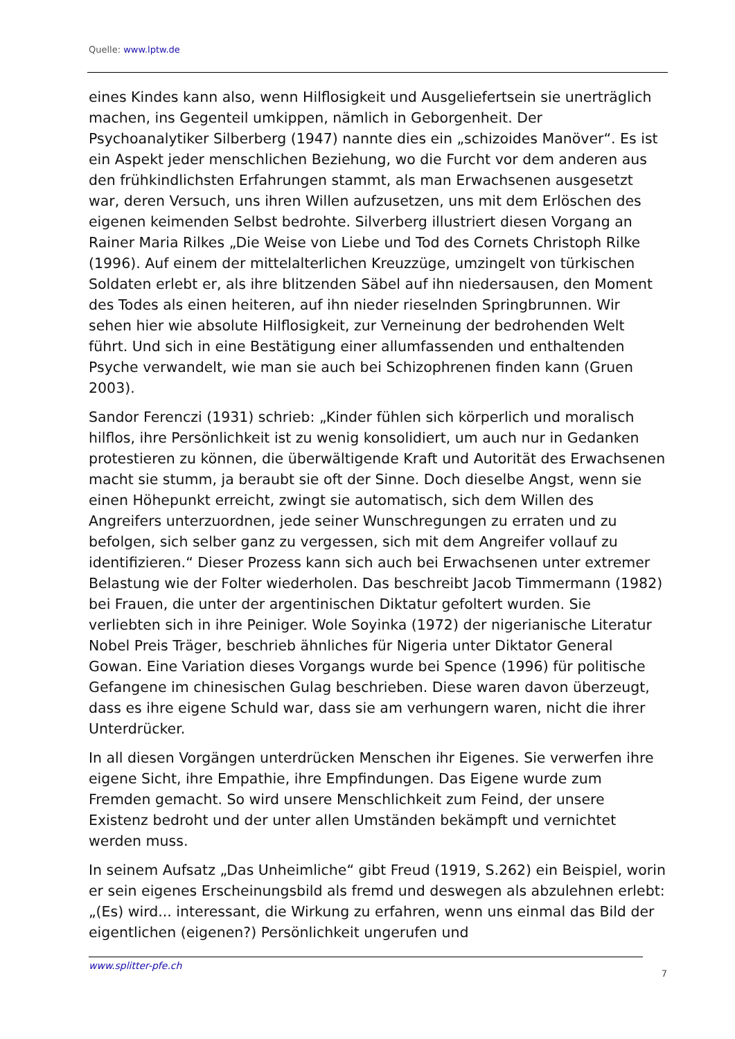Quelle: www.lptw.de
eines Kindes kann also, wenn Hilflosigkeit und Ausgeliefertsein sie unerträglich machen, ins Gegenteil umkippen, nämlich in Geborgenheit. Der Psychoanalytiker Silberberg (1947) nannte dies ein „schizoides Manöver“. Es ist ein Aspekt jeder menschlichen Beziehung, wo die Furcht vor dem anderen aus den frühkindlichsten Erfahrungen stammt, als man Erwachsenen ausgesetzt war, deren Versuch, uns ihren Willen aufzusetzen, uns mit dem Erlöschen des eigenen keimenden Selbst bedrohte. Silverberg illustriert diesen Vorgang an Rainer Maria Rilkes „Die Weise von Liebe und Tod des Cornets Christoph Rilke (1996). Auf einem der mittelalterlichen Kreuzzüge, umzingelt von türkischen Soldaten erlebt er, als ihre blitzenden Säbel auf ihn niedersausen, den Moment des Todes als einen heiteren, auf ihn nieder rieselnden Springbrunnen. Wir sehen hier wie absolute Hilflosigkeit, zur Verneinung der bedrohenden Welt führt. Und sich in eine Bestätigung einer allumfassenden und enthaltenden Psyche verwandelt, wie man sie auch bei Schizophrenen finden kann (Gruen 2003).
Sandor Ferenczi (1931) schrieb: „Kinder fühlen sich körperlich und moralisch hilflos, ihre Persönlichkeit ist zu wenig konsolidiert, um auch nur in Gedanken protestieren zu können, die überwältigende Kraft und Autorität des Erwachsenen macht sie stumm, ja beraubt sie oft der Sinne. Doch dieselbe Angst, wenn sie einen Höhepunkt erreicht, zwingt sie automatisch, sich dem Willen des Angreifers unterzuordnen, jede seiner Wunschregungen zu erraten und zu befolgen, sich selber ganz zu vergessen, sich mit dem Angreifer vollauf zu identifizieren.“ Dieser Prozess kann sich auch bei Erwachsenen unter extremer Belastung wie der Folter wiederholen. Das beschreibt Jacob Timmermann (1982) bei Frauen, die unter der argentinischen Diktatur gefoltert wurden. Sie verliebten sich in ihre Peiniger. Wole Soyinka (1972) der nigerianische Literatur Nobel Preis Träger, beschrieb ähnliches für Nigeria unter Diktator General Gowan. Eine Variation dieses Vorgangs wurde bei Spence (1996) für politische Gefangene im chinesischen Gulag beschrieben. Diese waren davon überzeugt, dass es ihre eigene Schuld war, dass sie am verhungern waren, nicht die ihrer Unterdrücker.
In all diesen Vorgängen unterdrücken Menschen ihr Eigenes. Sie verwerfen ihre eigene Sicht, ihre Empathie, ihre Empfindungen. Das Eigene wurde zum Fremden gemacht. So wird unsere Menschlichkeit zum Feind, der unsere Existenz bedroht und der unter allen Umständen bekämpft und vernichtet werden muss.
In seinem Aufsatz „Das Unheimliche“ gibt Freud (1919, S.262) ein Beispiel, worin er sein eigenes Erscheinungsbild als fremd und deswegen als abzulehnen erlebt: „(Es) wird... interessant, die Wirkung zu erfahren, wenn uns einmal das Bild der eigentlichen (eigenen?) Persönlichkeit ungerufen und
www.splitter-pfe.ch 7